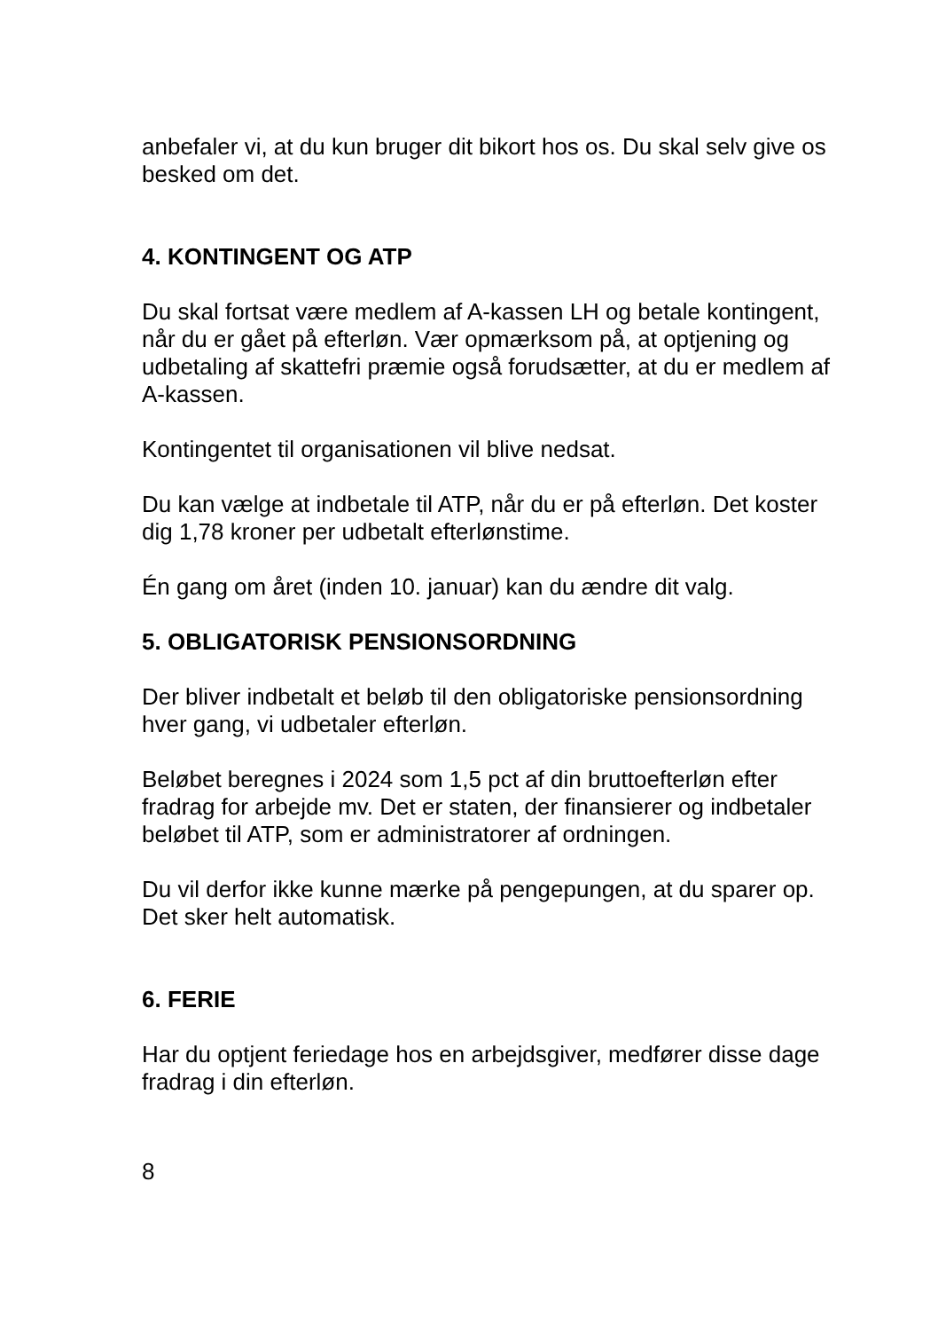anbefaler vi, at du kun bruger dit bikort hos os. Du skal selv give os besked om det.
4. KONTINGENT OG ATP
Du skal fortsat være medlem af A-kassen LH og betale kontingent, når du er gået på efterløn. Vær opmærksom på, at optjening og udbetaling af skattefri præmie også forudsætter, at du er medlem af A-kassen.
Kontingentet til organisationen vil blive nedsat.
Du kan vælge at indbetale til ATP, når du er på efterløn. Det koster dig 1,78 kroner per udbetalt efterlønstime.
Én gang om året (inden 10. januar) kan du ændre dit valg.
5. OBLIGATORISK PENSIONSORDNING
Der bliver indbetalt et beløb til den obligatoriske pensionsordning hver gang, vi udbetaler efterløn.
Beløbet beregnes i 2024 som 1,5 pct af din bruttoefterløn efter fradrag for arbejde mv. Det er staten, der finansierer og indbetaler beløbet til ATP, som er administratorer af ordningen.
Du vil derfor ikke kunne mærke på pengepungen, at du sparer op. Det sker helt automatisk.
6. FERIE
Har du optjent feriedage hos en arbejdsgiver, medfører disse dage fradrag i din efterløn.
8